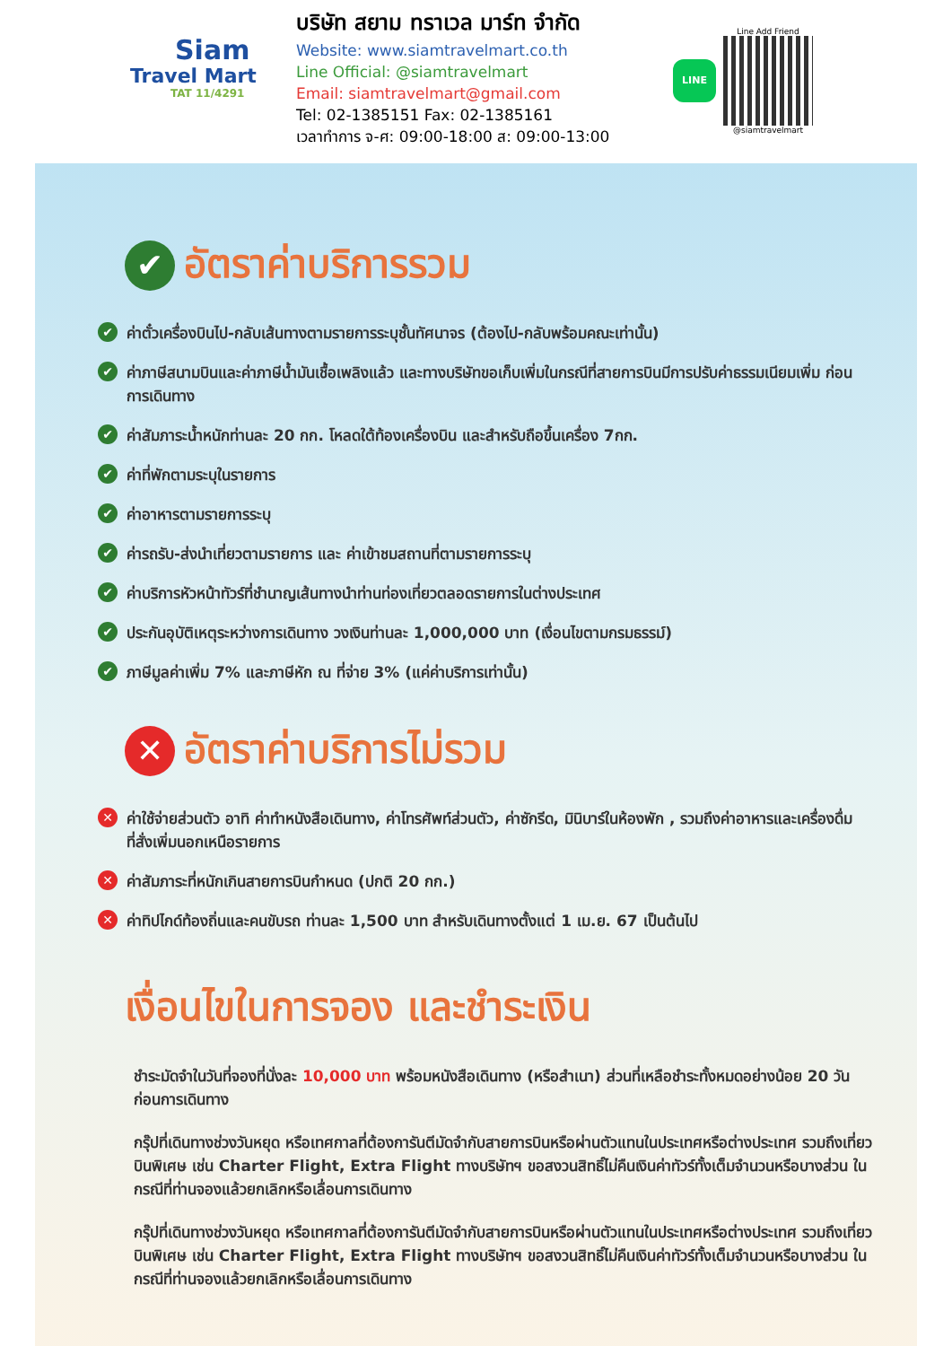Siam
Travel Mart
TAT 11/4291
บริษัท สยาม ทราเวล มาร์ท จำกัด
Website: www.siamtravelmart.co.th
Line Official: @siamtravelmart
Email: siamtravelmart@gmail.com
Tel: 02-1385151 Fax: 02-1385161
เวลาทำการ จ-ศ: 09:00-18:00 ส: 09:00-13:00
LINE
Line Add Friend
@siamtravelmart
✔ อัตราค่าบริการรวม
✔ ค่าตั๋วเครื่องบินไป-กลับเส้นทางตามรายการระบุชั้นทัศนาจร (ต้องไป-กลับพร้อมคณะเท่านั้น)
✔ ค่าภาษีสนามบินและค่าภาษีน้ำมันเชื้อเพลิงแล้ว และทางบริษัทขอเก็บเพิ่มในกรณีที่สายการบินมีการปรับค่าธรรมเนียมเพิ่ม ก่อนการเดินทาง
✔ ค่าสัมภาระน้ำหนักท่านละ 20 กก. โหลดใต้ท้องเครื่องบิน และสำหรับถือขึ้นเครื่อง 7กก.
✔ ค่าที่พักตามระบุในรายการ
✔ ค่าอาหารตามรายการระบุ
✔ ค่ารถรับ-ส่งนำเที่ยวตามรายการ และ ค่าเข้าชมสถานที่ตามรายการระบุ
✔ ค่าบริการหัวหน้าทัวร์ที่ชำนาญเส้นทางนำท่านท่องเที่ยวตลอดรายการในต่างประเทศ
✔ ประกันอุบัติเหตุระหว่างการเดินทาง วงเงินท่านละ 1,000,000 บาท (เงื่อนไขตามกรมธรรม์)
✔ ภาษีมูลค่าเพิ่ม 7% และภาษีหัก ณ ที่จ่าย 3% (แค่ค่าบริการเท่านั้น)
✕ อัตราค่าบริการไม่รวม
✕ ค่าใช้จ่ายส่วนตัว อาทิ ค่าทำหนังสือเดินทาง, ค่าโทรศัพท์ส่วนตัว, ค่าซักรีด, มินิบาร์ในห้องพัก , รวมถึงค่าอาหารและเครื่องดื่มที่สั่งเพิ่มนอกเหนือรายการ
✕ ค่าสัมภาระที่หนักเกินสายการบินกำหนด (ปกติ 20 กก.)
✕ ค่าทิปไกด์ท้องถิ่นและคนขับรถ ท่านละ 1,500 บาท สำหรับเดินทางตั้งแต่ 1 เม.ย. 67 เป็นต้นไป
เงื่อนไขในการจอง และชำระเงิน
ชำระมัดจำในวันที่จองที่นั่งละ 10,000 บาท พร้อมหนังสือเดินทาง (หรือสำเนา) ส่วนที่เหลือชำระทั้งหมดอย่างน้อย 20 วันก่อนการเดินทาง
กรุ๊ปที่เดินทางช่วงวันหยุด หรือเทศกาลที่ต้องการันตีมัดจำกับสายการบินหรือผ่านตัวแทนในประเทศหรือต่างประเทศ รวมถึงเที่ยวบินพิเศษ เช่น Charter Flight, Extra Flight ทางบริษัทฯ ขอสงวนสิทธิ์ไม่คืนเงินค่าทัวร์ทั้งเต็มจำนวนหรือบางส่วน ในกรณีที่ท่านจองแล้วยกเลิกหรือเลื่อนการเดินทาง
กรุ๊ปที่เดินทางช่วงวันหยุด หรือเทศกาลที่ต้องการันตีมัดจำกับสายการบินหรือผ่านตัวแทนในประเทศหรือต่างประเทศ รวมถึงเที่ยวบินพิเศษ เช่น Charter Flight, Extra Flight ทางบริษัทฯ ขอสงวนสิทธิ์ไม่คืนเงินค่าทัวร์ทั้งเต็มจำนวนหรือบางส่วน ในกรณีที่ท่านจองแล้วยกเลิกหรือเลื่อนการเดินทาง